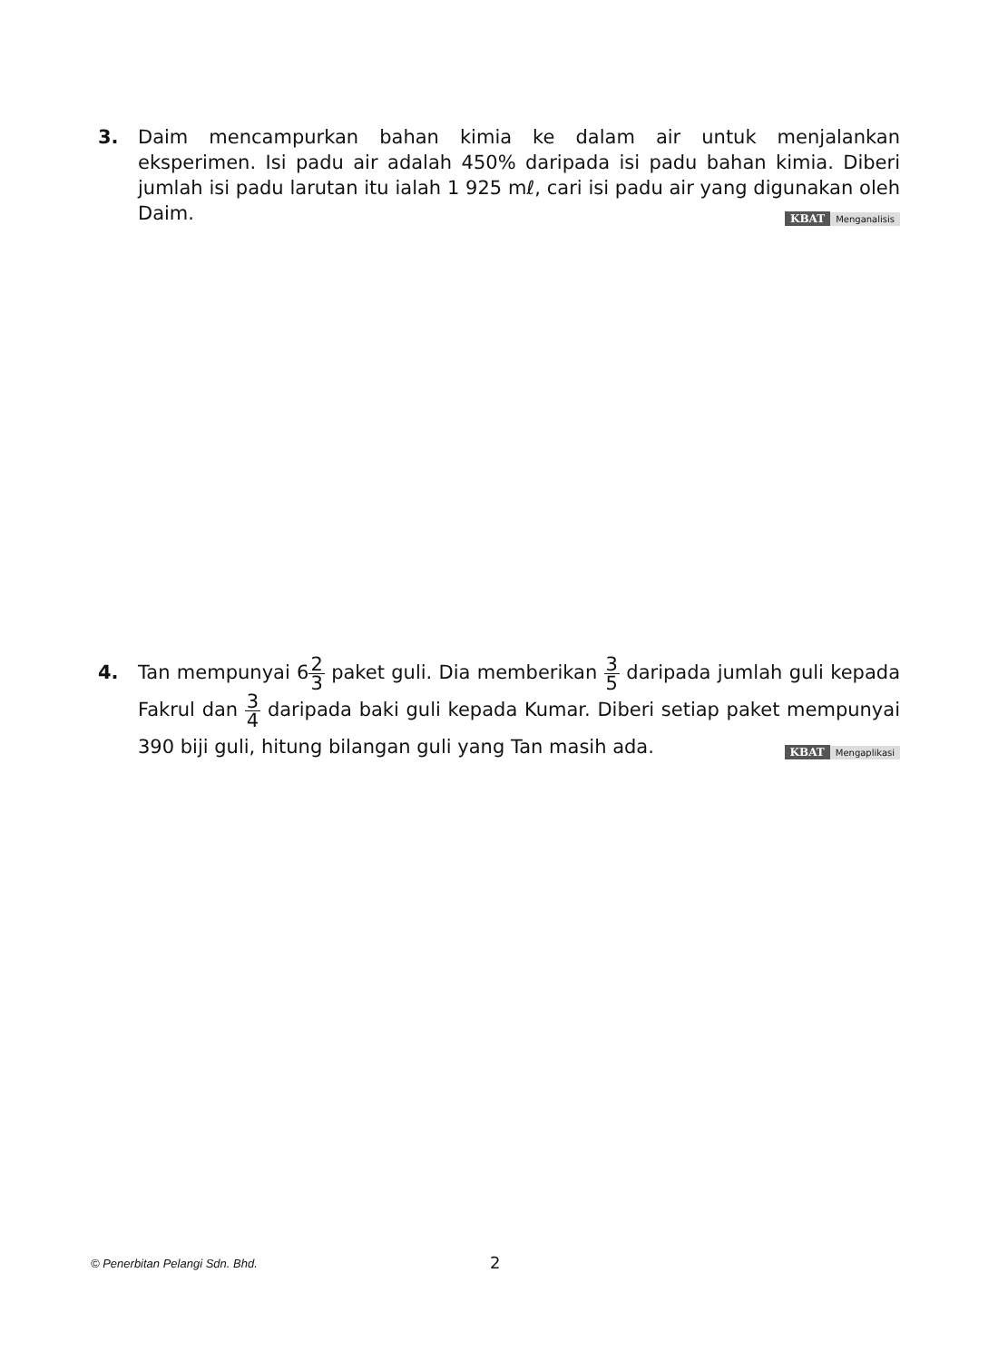3. Daim mencampurkan bahan kimia ke dalam air untuk menjalankan eksperimen. Isi padu air adalah 450% daripada isi padu bahan kimia. Diberi jumlah isi padu larutan itu ialah 1 925 mℓ, cari isi padu air yang digunakan oleh Daim. KBAT Menganalisis
4. Tan mempunyai 62 3 paket guli. Dia memberikan 3 5 daripada jumlah guli kepada Fakrul dan 3 4 daripada baki guli kepada Kumar. Diberi setiap paket mempunyai 390 biji guli, hitung bilangan guli yang Tan masih ada. KBAT Mengaplikasi
© Penerbitan Pelangi Sdn. Bhd. 2